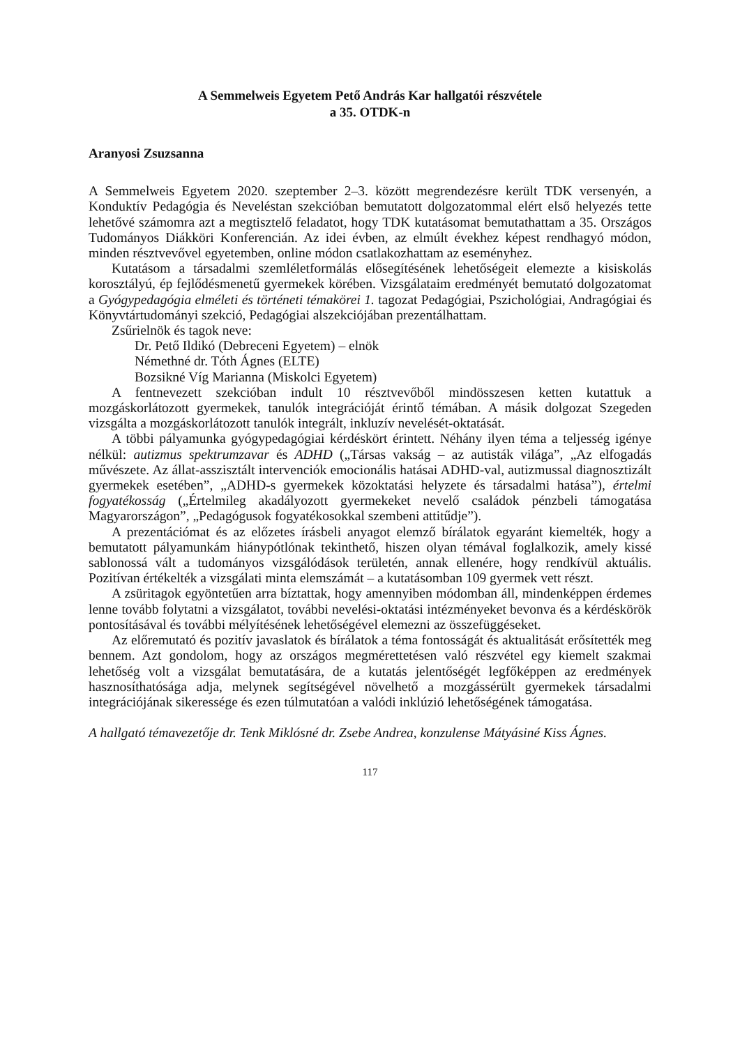A Semmelweis Egyetem Pető András Kar hallgatói részvétele
a 35. OTDK-n
Aranyosi Zsuzsanna
A Semmelweis Egyetem 2020. szeptember 2–3. között megrendezésre került TDK versenyén, a Konduktív Pedagógia és Neveléstan szekcióban bemutatott dolgozatommal elért első helyezés tette lehetővé számomra azt a megtisztelő feladatot, hogy TDK kutatásomat bemutathattam a 35. Országos Tudományos Diákköri Konferencián. Az idei évben, az elmúlt évekhez képest rendhagyó módon, minden résztvevővel egyetemben, online módon csatlakozhattam az eseményhez.
Kutatásom a társadalmi szemléletformálás elősegítésének lehetőségeit elemezte a kisiskolás korosztályú, ép fejlődésmenetű gyermekek körében. Vizsgálataim eredményét bemutató dolgozatomat a Gyógypedagógia elméleti és történeti témakörei 1. tagozat Pedagógiai, Pszichológiai, Andragógiai és Könyvtártudományi szekció, Pedagógiai alszekciójában prezentálhattam.
Zsűrielnök és tagok neve:
Dr. Pető Ildikó (Debreceni Egyetem) – elnök
Némethné dr. Tóth Ágnes (ELTE)
Bozsikné Víg Marianna (Miskolci Egyetem)
A fentnevezett szekcióban indult 10 résztvevőből mindösszesen ketten kutattuk a mozgáskorlátozott gyermekek, tanulók integrációját érintő témában. A másik dolgozat Szegeden vizsgálta a mozgáskorlátozott tanulók integrált, inkluzív nevelését-oktatását.
A többi pályamunka gyógypedagógiai kérdéskört érintett. Néhány ilyen téma a teljesség igénye nélkül: autizmus spektrumzavar és ADHD („Társas vakság – az autisták világa”, „Az elfogadás művészete. Az állat-asszisztált intervenciók emocionális hatásai ADHD-val, autizmussal diagnosztizált gyermekek esetében”, „ADHD-s gyermekek közoktatási helyzete és társadalmi hatása”), értelmi fogyatékosság („Értelmileg akadályozott gyermekeket nevelő családok pénzbeli támogatása Magyarországon”, „Pedagógusok fogyatékosokkal szembeni attitűdje”).
A prezentációmat és az előzetes írásbeli anyagot elemző bírálatok egyaránt kiemelték, hogy a bemutatott pályamunkám hiánypótlónak tekinthető, hiszen olyan témával foglalkozik, amely kissé sablonossá vált a tudományos vizsgálódások területén, annak ellenére, hogy rendkívül aktuális. Pozitívan értékelték a vizsgálati minta elemszámát – a kutatásomban 109 gyermek vett részt.
A zsüritagok egyöntetűen arra bíztattak, hogy amennyiben módomban áll, mindenképpen érdemes lenne tovább folytatni a vizsgálatot, további nevelési-oktatási intézményeket bevonva és a kérdéskörök pontosításával és további mélyítésének lehetőségével elemezni az összefüggéseket.
Az előremutató és pozitív javaslatok és bírálatok a téma fontosságát és aktualitását erősítették meg bennem. Azt gondolom, hogy az országos megmérettetésen való részvétel egy kiemelt szakmai lehetőség volt a vizsgálat bemutatására, de a kutatás jelentőségét legfőképpen az eredmények hasznosíthatósága adja, melynek segítségével növelhető a mozgássérült gyermekek társadalmi integrációjának sikeressége és ezen túlmutatóan a valódi inklúzió lehetőségének támogatása.
A hallgató témavezetője dr. Tenk Miklósné dr. Zsebe Andrea, konzulense Mátyásiné Kiss Ágnes.
117